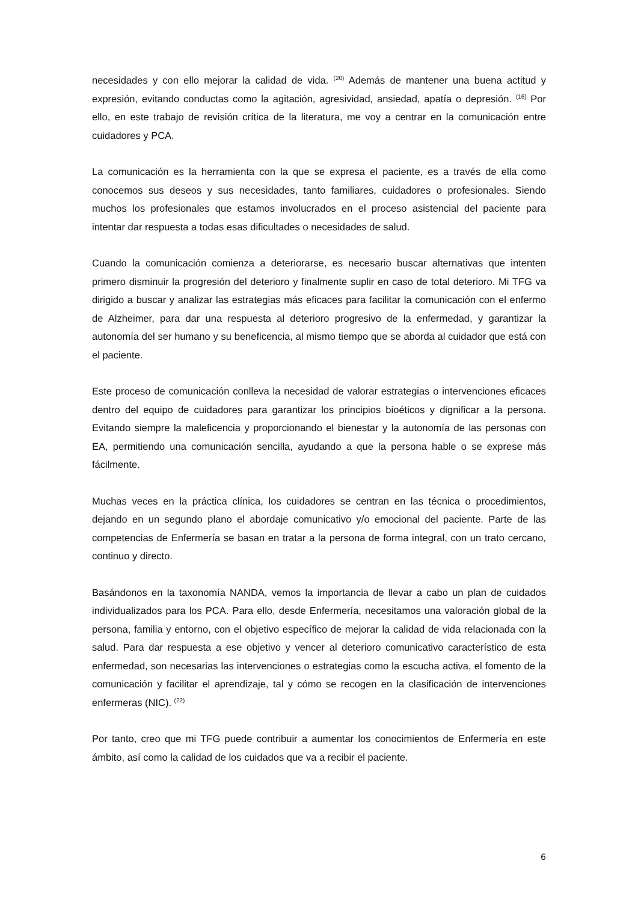necesidades y con ello mejorar la calidad de vida. <sup>(20)</sup> Además de mantener una buena actitud y expresión, evitando conductas como la agitación, agresividad, ansiedad, apatía o depresión. <sup>(16)</sup> Por ello, en este trabajo de revisión crítica de la literatura, me voy a centrar en la comunicación entre cuidadores y PCA.
La comunicación es la herramienta con la que se expresa el paciente, es a través de ella como conocemos sus deseos y sus necesidades, tanto familiares, cuidadores o profesionales. Siendo muchos los profesionales que estamos involucrados en el proceso asistencial del paciente para intentar dar respuesta a todas esas dificultades o necesidades de salud.
Cuando la comunicación comienza a deteriorarse, es necesario buscar alternativas que intenten primero disminuir la progresión del deterioro y finalmente suplir en caso de total deterioro. Mi TFG va dirigido a buscar y analizar las estrategias más eficaces para facilitar la comunicación con el enfermo de Alzheimer, para dar una respuesta al deterioro progresivo de la enfermedad, y garantizar la autonomía del ser humano y su beneficencia, al mismo tiempo que se aborda al cuidador que está con el paciente.
Este proceso de comunicación conlleva la necesidad de valorar estrategias o intervenciones eficaces dentro del equipo de cuidadores para garantizar los principios bioéticos y dignificar a la persona. Evitando siempre la maleficencia y proporcionando el bienestar y la autonomía de las personas con EA, permitiendo una comunicación sencilla, ayudando a que la persona hable o se exprese más fácilmente.
Muchas veces en la práctica clínica, los cuidadores se centran en las técnica o procedimientos, dejando en un segundo plano el abordaje comunicativo y/o emocional del paciente. Parte de las competencias de Enfermería se basan en tratar a la persona de forma integral, con un trato cercano, continuo y directo.
Basándonos en la taxonomía NANDA, vemos la importancia de llevar a cabo un plan de cuidados individualizados para los PCA. Para ello, desde Enfermería, necesitamos una valoración global de la persona, familia y entorno, con el objetivo específico de mejorar la calidad de vida relacionada con la salud. Para dar respuesta a ese objetivo y vencer al deterioro comunicativo característico de esta enfermedad, son necesarias las intervenciones o estrategias como la escucha activa, el fomento de la comunicación y facilitar el aprendizaje, tal y cómo se recogen en la clasificación de intervenciones enfermeras (NIC). <sup>(22)</sup>
Por tanto, creo que mi TFG puede contribuir a aumentar los conocimientos de Enfermería en este ámbito, así como la calidad de los cuidados que va a recibir el paciente.
6